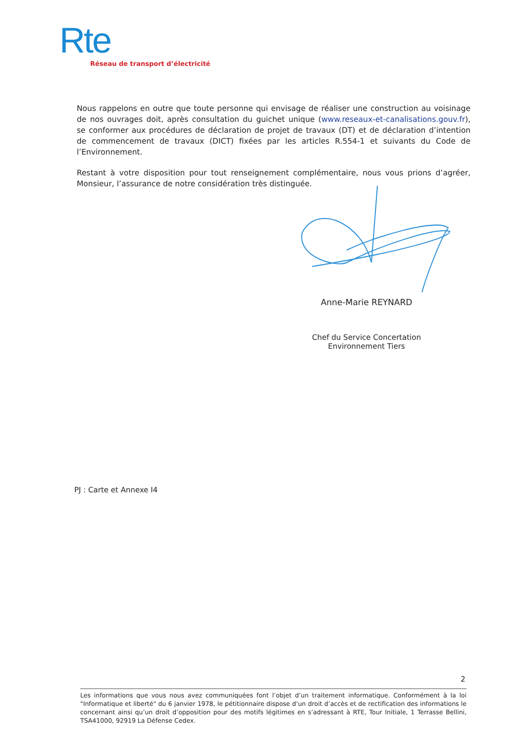Rte
Réseau de transport d’électricité
Nous rappelons en outre que toute personne qui envisage de réaliser une construction au voisinage de nos ouvrages doit, après consultation du guichet unique (www.reseaux-et-canalisations.gouv.fr), se conformer aux procédures de déclaration de projet de travaux (DT) et de déclaration d’intention de commencement de travaux (DICT) fixées par les articles R.554-1 et suivants du Code de l’Environnement.
Restant à votre disposition pour tout renseignement complémentaire, nous vous prions d’agréer, Monsieur, l’assurance de notre considération très distinguée.
Anne-Marie REYNARD
Chef du Service Concertation
Environnement Tiers
PJ : Carte et Annexe I4
2
Les informations que vous nous avez communiquées font l’objet d’un traitement informatique. Conformément à la loi "Informatique et liberté" du 6 janvier 1978, le pétitionnaire dispose d’un droit d’accès et de rectification des informations le concernant ainsi qu’un droit d’opposition pour des motifs légitimes en s’adressant à RTE, Tour Initiale, 1 Terrasse Bellini, TSA41000, 92919 La Défense Cedex.